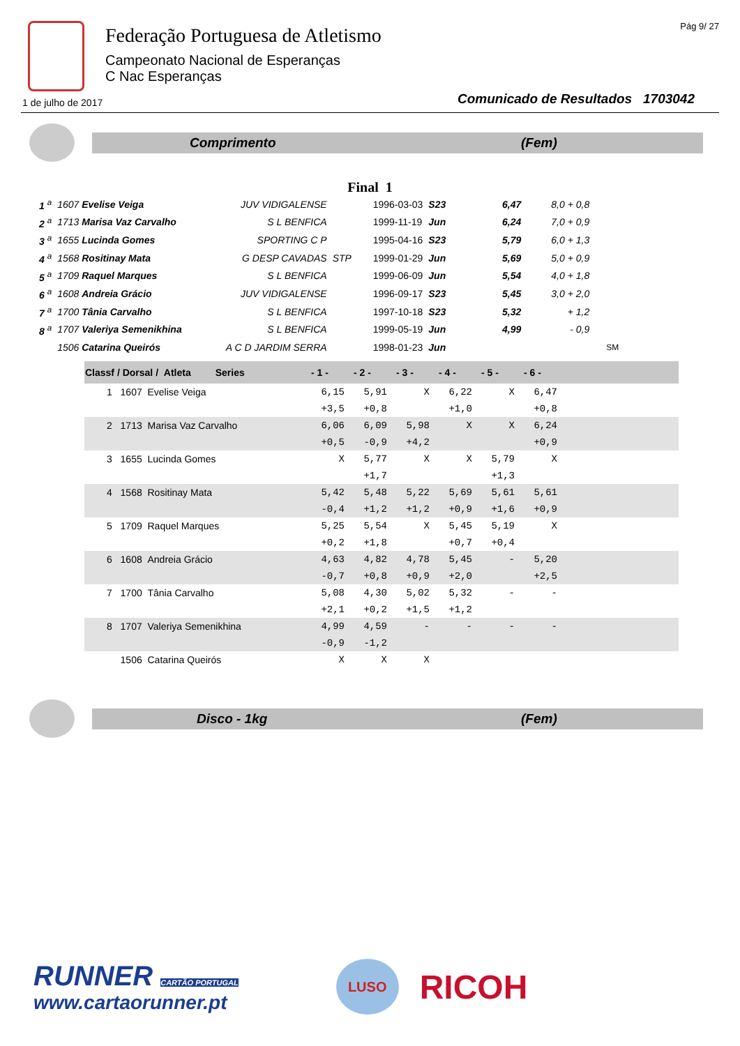Federação Portuguesa de Atletismo
Campeonato Nacional de Esperanças
C Nac Esperanças
Pág 9/ 27
1 de julho de 2017 Comunicado de Resultados 1703042
Comprimento (Fem)
Final 1
| 1 <sup>a</sup> | 1607 Evelise Veiga | JUV VIDIGALENSE | | 1996-03-03 | S23 | 6,47 | 8,0 + 0,8 | |
| 2 <sup>a</sup> | 1713 Marisa Vaz Carvalho | S L BENFICA | | 1999-11-19 | Jun | 6,24 | 7,0 + 0,9 | |
| 3 <sup>a</sup> | 1655 Lucinda Gomes | SPORTING C P | | 1995-04-16 | S23 | 5,79 | 6,0 + 1,3 | |
| 4 <sup>a</sup> | 1568 Rositinay Mata | G DESP CAVADAS | STP | 1999-01-29 | Jun | 5,69 | 5,0 + 0,9 | |
| 5 <sup>a</sup> | 1709 Raquel Marques | S L BENFICA | | 1999-06-09 | Jun | 5,54 | 4,0 + 1,8 | |
| 6 <sup>a</sup> | 1608 Andreia Grácio | JUV VIDIGALENSE | | 1996-09-17 | S23 | 5,45 | 3,0 + 2,0 | |
| 7 <sup>a</sup> | 1700 Tânia Carvalho | S L BENFICA | | 1997-10-18 | S23 | 5,32 | + 1,2 | |
| 8 <sup>a</sup> | 1707 Valeriya Semenikhina | S L BENFICA | | 1999-05-19 | Jun | 4,99 | - 0,9 | |
| | 1506 Catarina Queirós | A C D JARDIM SERRA | | 1998-01-23 | Jun | | | SM |
| Classf / Dorsal / Atleta Series | - 1 - | - 2 - | - 3 - | - 4 - | - 5 - | - 6 - | |
| --- | --- | --- | --- | --- | --- | --- | --- |
| 1 1607 Evelise Veiga | 6,15 | 5,91 | X | 6,22 | X | 6,47 | |
| | +3,5 | +0,8 | | +1,0 | | +0,8 | |
| 2 1713 Marisa Vaz Carvalho | 6,06 | 6,09 | 5,98 | X | X | 6,24 | |
| | +0,5 | -0,9 | +4,2 | | | +0,9 | |
| 3 1655 Lucinda Gomes | X | 5,77 | X | X | 5,79 | X | |
| | | +1,7 | | | +1,3 | | |
| 4 1568 Rositinay Mata | 5,42 | 5,48 | 5,22 | 5,69 | 5,61 | 5,61 | |
| | -0,4 | +1,2 | +1,2 | +0,9 | +1,6 | +0,9 | |
| 5 1709 Raquel Marques | 5,25 | 5,54 | X | 5,45 | 5,19 | X | |
| | +0,2 | +1,8 | | +0,7 | +0,4 | | |
| 6 1608 Andreia Grácio | 4,63 | 4,82 | 4,78 | 5,45 | - | 5,20 | |
| | -0,7 | +0,8 | +0,9 | +2,0 | | +2,5 | |
| 7 1700 Tânia Carvalho | 5,08 | 4,30 | 5,02 | 5,32 | - | - | |
| | +2,1 | +0,2 | +1,5 | +1,2 | | | |
| 8 1707 Valeriya Semenikhina | 4,99 | 4,59 | - | - | - | - | |
| | -0,9 | -1,2 | | | | | |
| 1506 Catarina Queirós | X | X | X | | | | |
Disco - 1kg (Fem)
RUNNER CARTÃO PORTUGAL
www.cartaorunner.pt
LUSO
RICOH